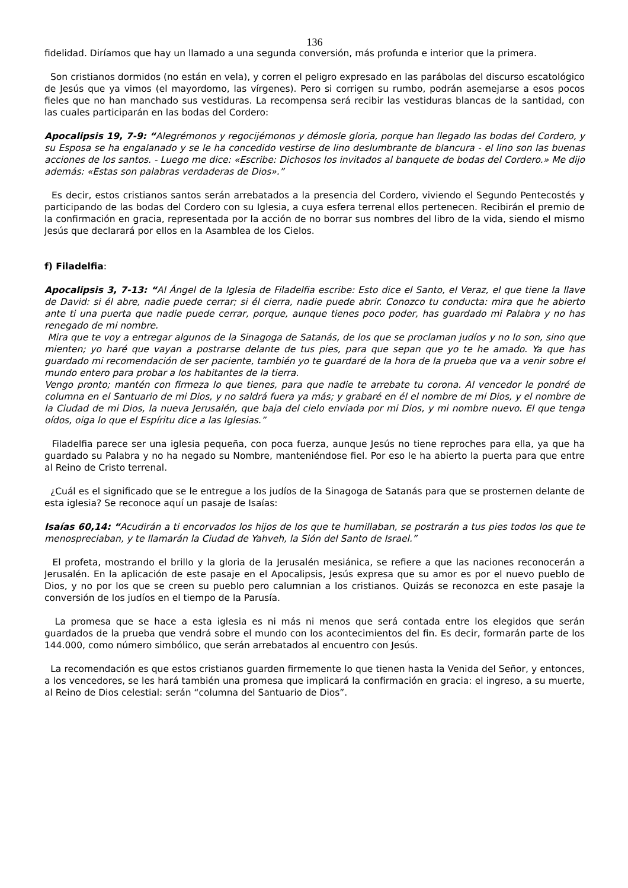136
fidelidad. Diríamos que hay un llamado a una segunda conversión, más profunda e interior que la primera.
Son cristianos dormidos (no están en vela), y corren el peligro expresado en las parábolas del discurso escatológico de Jesús que ya vimos (el mayordomo, las vírgenes). Pero si corrigen su rumbo, podrán asemejarse a esos pocos fieles que no han manchado sus vestiduras. La recompensa será recibir las vestiduras blancas de la santidad, con las cuales participarán en las bodas del Cordero:
Apocalipsis 19, 7-9: “Alegrémonos y regocijémonos y démosle gloria, porque han llegado las bodas del Cordero, y su Esposa se ha engalanado y se le ha concedido vestirse de lino deslumbrante de blancura - el lino son las buenas acciones de los santos. - Luego me dice: «Escribe: Dichosos los invitados al banquete de bodas del Cordero.» Me dijo además: «Estas son palabras verdaderas de Dios».”
Es decir, estos cristianos santos serán arrebatados a la presencia del Cordero, viviendo el Segundo Pentecostés y participando de las bodas del Cordero con su Iglesia, a cuya esfera terrenal ellos pertenecen. Recibirán el premio de la confirmación en gracia, representada por la acción de no borrar sus nombres del libro de la vida, siendo el mismo Jesús que declarará por ellos en la Asamblea de los Cielos.
f) Filadelfia:
Apocalipsis 3, 7-13: “Al Ángel de la Iglesia de Filadelfia escribe: Esto dice el Santo, el Veraz, el que tiene la llave de David: si él abre, nadie puede cerrar; si él cierra, nadie puede abrir. Conozco tu conducta: mira que he abierto ante ti una puerta que nadie puede cerrar, porque, aunque tienes poco poder, has guardado mi Palabra y no has renegado de mi nombre.
Mira que te voy a entregar algunos de la Sinagoga de Satanás, de los que se proclaman judíos y no lo son, sino que mienten; yo haré que vayan a postrarse delante de tus pies, para que sepan que yo te he amado. Ya que has guardado mi recomendación de ser paciente, también yo te guardaré de la hora de la prueba que va a venir sobre el mundo entero para probar a los habitantes de la tierra.
Vengo pronto; mantén con firmeza lo que tienes, para que nadie te arrebate tu corona. Al vencedor le pondré de columna en el Santuario de mi Dios, y no saldrá fuera ya más; y grabaré en él el nombre de mi Dios, y el nombre de la Ciudad de mi Dios, la nueva Jerusalén, que baja del cielo enviada por mi Dios, y mi nombre nuevo. El que tenga oídos, oiga lo que el Espíritu dice a las Iglesias.”
Filadelfia parece ser una iglesia pequeña, con poca fuerza, aunque Jesús no tiene reproches para ella, ya que ha guardado su Palabra y no ha negado su Nombre, manteniéndose fiel. Por eso le ha abierto la puerta para que entre al Reino de Cristo terrenal.
¿Cuál es el significado que se le entregue a los judíos de la Sinagoga de Satanás para que se prosternen delante de esta iglesia? Se reconoce aquí un pasaje de Isaías:
Isaías 60,14: “Acudirán a ti encorvados los hijos de los que te humillaban, se postrarán a tus pies todos los que te menospreciaban, y te llamarán la Ciudad de Yahveh, la Sión del Santo de Israel.”
El profeta, mostrando el brillo y la gloria de la Jerusalén mesiánica, se refiere a que las naciones reconocerán a Jerusalén. En la aplicación de este pasaje en el Apocalipsis, Jesús expresa que su amor es por el nuevo pueblo de Dios, y no por los que se creen su pueblo pero calumnian a los cristianos. Quizás se reconozca en este pasaje la conversión de los judíos en el tiempo de la Parusía.
La promesa que se hace a esta iglesia es ni más ni menos que será contada entre los elegidos que serán guardados de la prueba que vendrá sobre el mundo con los acontecimientos del fin. Es decir, formarán parte de los 144.000, como número simbólico, que serán arrebatados al encuentro con Jesús.
La recomendación es que estos cristianos guarden firmemente lo que tienen hasta la Venida del Señor, y entonces, a los vencedores, se les hará también una promesa que implicará la confirmación en gracia: el ingreso, a su muerte, al Reino de Dios celestial: serán “columna del Santuario de Dios”.